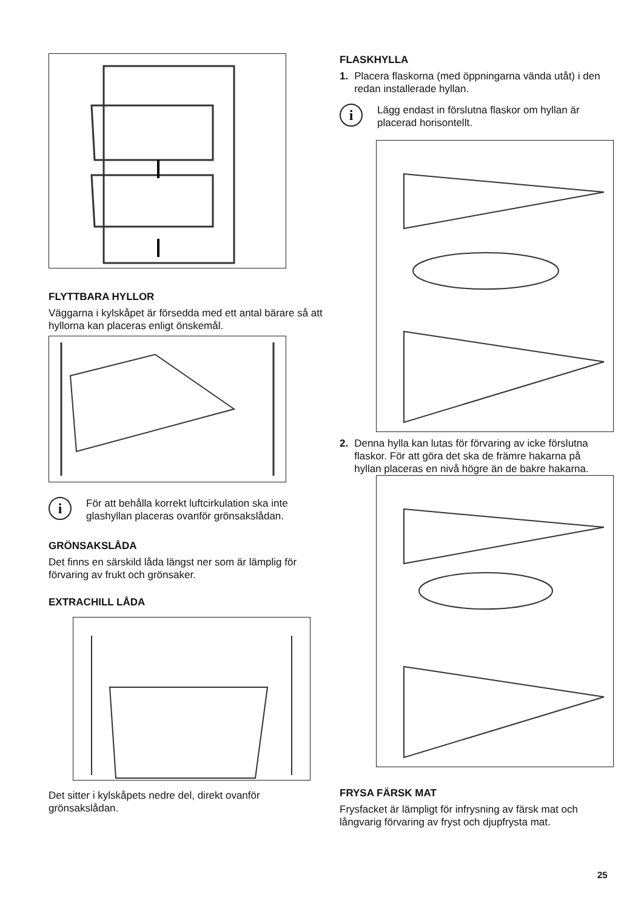FLYTTBARA HYLLOR
Väggarna i kylskåpet är försedda med ett antal bärare så att hyllorna kan placeras enligt önskemål.
i
För att behålla korrekt luftcirkulation ska inte glashyllan placeras ovanför grönsakslådan.
GRÖNSAKSLÅDA
Det finns en särskild låda längst ner som är lämplig för förvaring av frukt och grönsaker.
EXTRACHILL LÅDA
Det sitter i kylskåpets nedre del, direkt ovanför grönsakslådan.
FLASKHYLLA
1. Placera flaskorna (med öppningarna vända utåt) i den redan installerade hyllan.
i
Lägg endast in förslutna flaskor om hyllan är placerad horisontellt.
2. Denna hylla kan lutas för förvaring av icke förslutna flaskor. För att göra det ska de främre hakarna på hyllan placeras en nivå högre än de bakre hakarna.
FRYSA FÄRSK MAT
Frysfacket är lämpligt för infrysning av färsk mat och långvarig förvaring av fryst och djupfrysta mat.
25